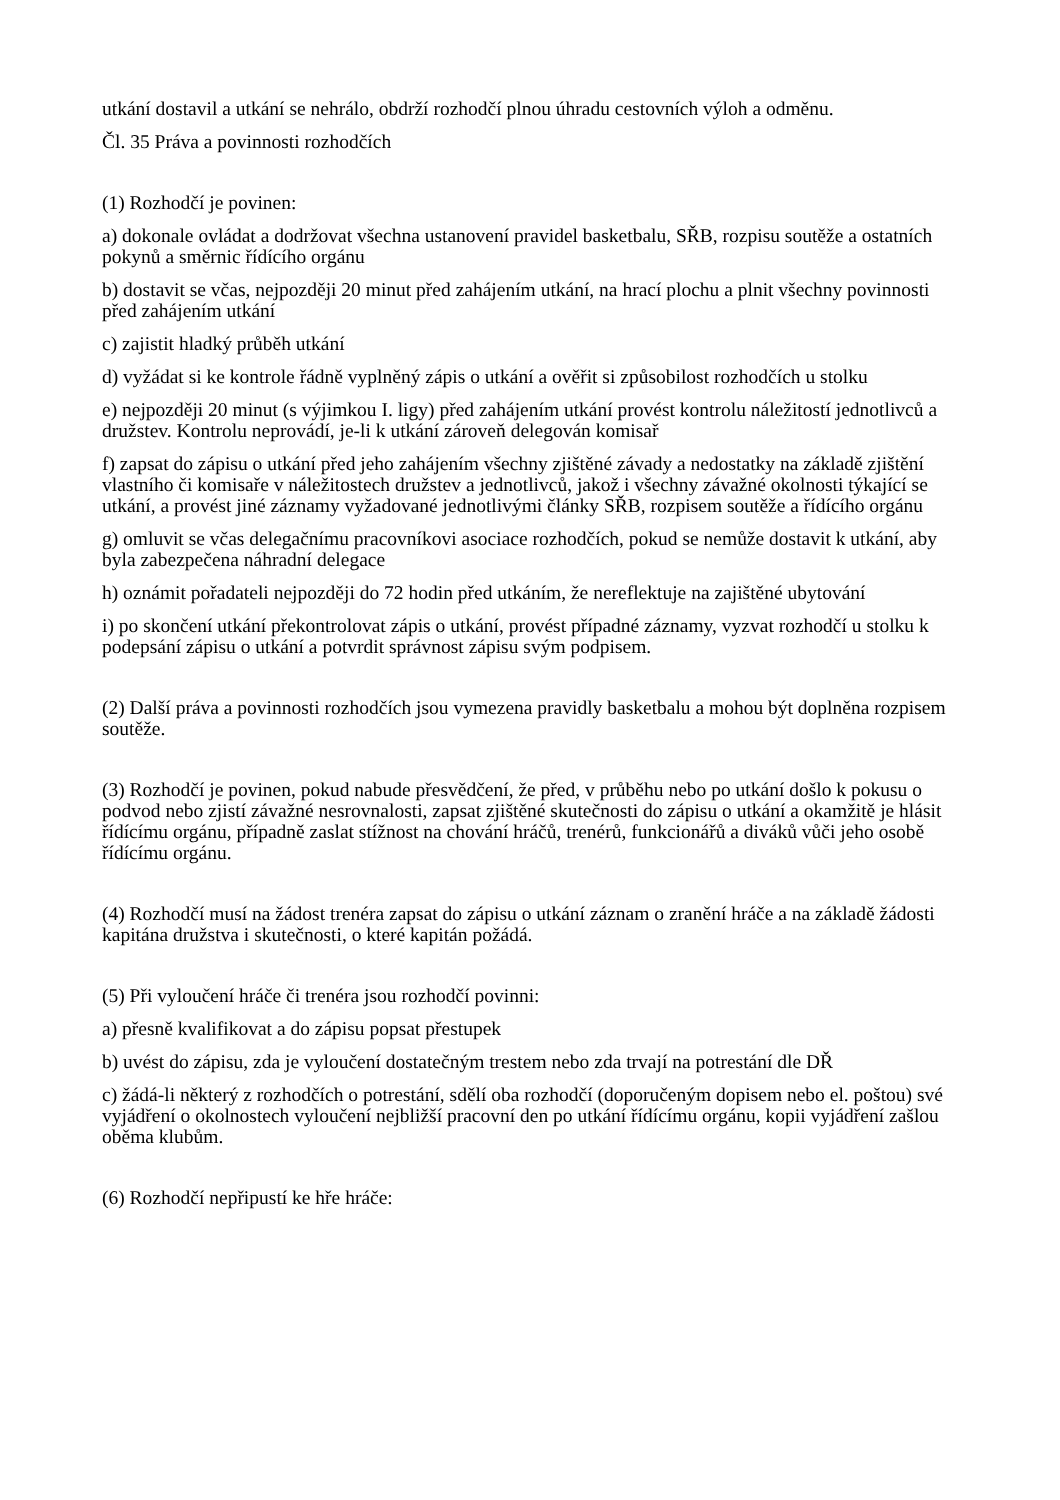utkání dostavil a utkání se nehrálo, obdrží rozhodčí plnou úhradu cestovních výloh a odměnu.
Čl. 35 Práva a povinnosti rozhodčích
(1) Rozhodčí je povinen:
a) dokonale ovládat a dodržovat všechna ustanovení pravidel basketbalu, SŘB, rozpisu soutěže a ostatních pokynů a směrnic řídícího orgánu
b) dostavit se včas, nejpozději 20 minut před zahájením utkání, na hrací plochu a plnit všechny povinnosti před zahájením utkání
c) zajistit hladký průběh utkání
d) vyžádat si ke kontrole řádně vyplněný zápis o utkání a ověřit si způsobilost rozhodčích u stolku
e) nejpozději 20 minut (s výjimkou I. ligy) před zahájením utkání provést kontrolu náležitostí jednotlivců a družstev. Kontrolu neprovádí, je-li k utkání zároveň delegován komisař
f) zapsat do zápisu o utkání před jeho zahájením všechny zjištěné závady a nedostatky na základě zjištění vlastního či komisaře v náležitostech družstev a jednotlivců, jakož i všechny závažné okolnosti týkající se utkání, a provést jiné záznamy vyžadované jednotlivými články SŘB, rozpisem soutěže a řídícího orgánu
g) omluvit se včas delegačnímu pracovníkovi asociace rozhodčích, pokud se nemůže dostavit k utkání, aby byla zabezpečena náhradní delegace
h) oznámit pořadateli nejpozději do 72 hodin před utkáním, že nereflektuje na zajištěné ubytování
i) po skončení utkání překontrolovat zápis o utkání, provést případné záznamy, vyzvat rozhodčí u stolku k podepsání zápisu o utkání a potvrdit správnost zápisu svým podpisem.
(2) Další práva a povinnosti rozhodčích jsou vymezena pravidly basketbalu a mohou být doplněna rozpisem soutěže.
(3) Rozhodčí je povinen, pokud nabude přesvědčení, že před, v průběhu nebo po utkání došlo k pokusu o podvod nebo zjistí závažné nesrovnalosti, zapsat zjištěné skutečnosti do zápisu o utkání a okamžitě je hlásit řídícímu orgánu, případně zaslat stížnost na chování hráčů, trenérů, funkcionářů a diváků vůči jeho osobě řídícímu orgánu.
(4) Rozhodčí musí na žádost trenéra zapsat do zápisu o utkání záznam o zranění hráče a na základě žádosti kapitána družstva i skutečnosti, o které kapitán požádá.
(5) Při vyloučení hráče či trenéra jsou rozhodčí povinni:
a) přesně kvalifikovat a do zápisu popsat přestupek
b) uvést do zápisu, zda je vyloučení dostatečným trestem nebo zda trvají na potrestání dle DŘ
c) žádá-li některý z rozhodčích o potrestání, sdělí oba rozhodčí (doporučeným dopisem nebo el. poštou) své vyjádření o okolnostech vyloučení nejbližší pracovní den po utkání řídícímu orgánu, kopii vyjádření zašlou oběma klubům.
(6) Rozhodčí nepřipustí ke hře hráče: